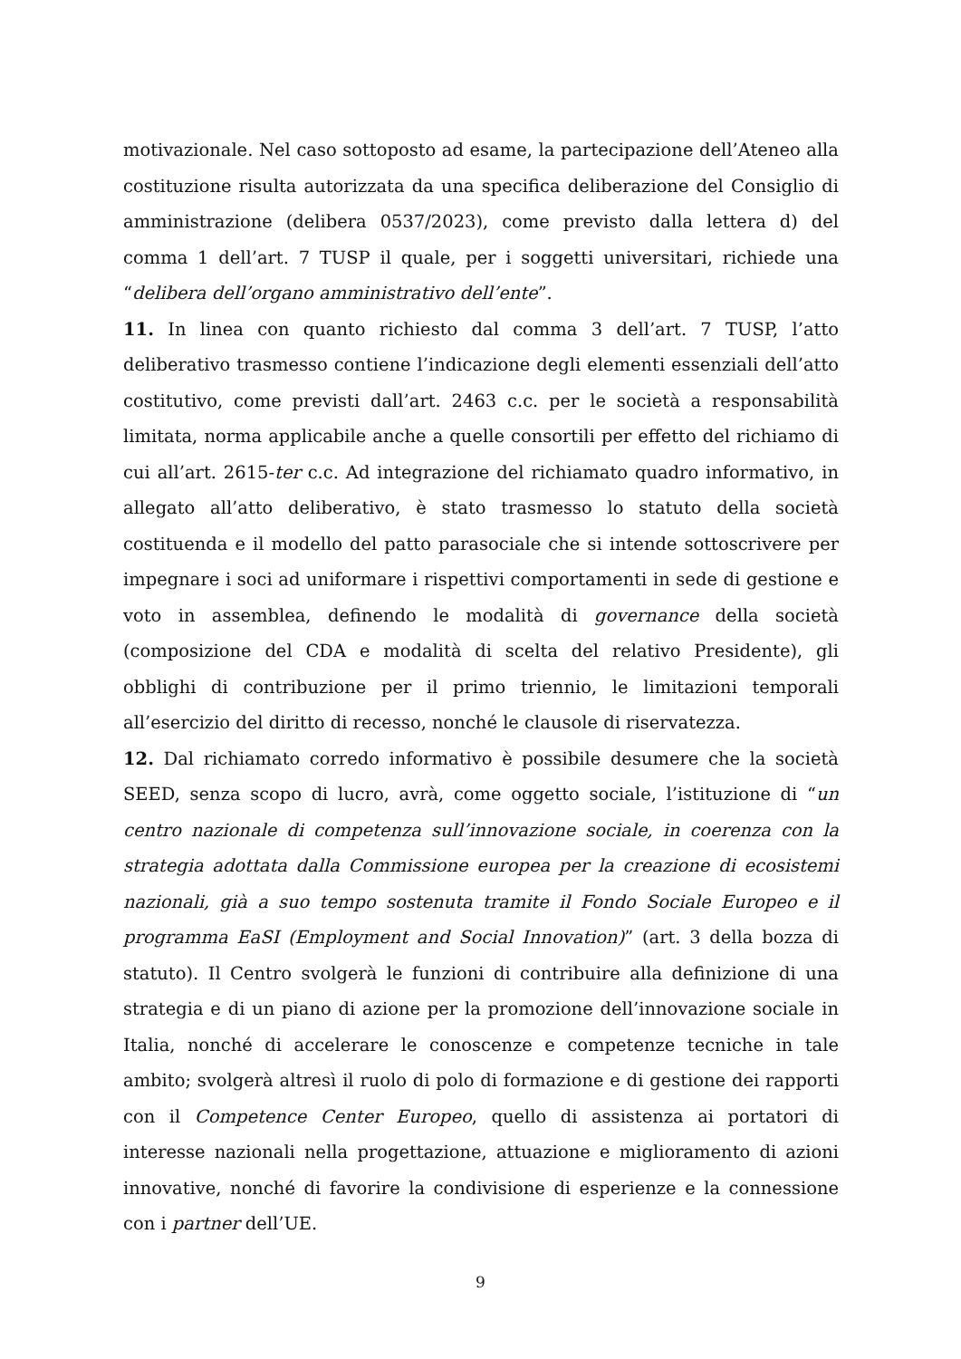motivazionale. Nel caso sottoposto ad esame, la partecipazione dell’Ateneo alla costituzione risulta autorizzata da una specifica deliberazione del Consiglio di amministrazione (delibera 0537/2023), come previsto dalla lettera d) del comma 1 dell’art. 7 TUSP il quale, per i soggetti universitari, richiede una “delibera dell’organo amministrativo dell’ente”.
11. In linea con quanto richiesto dal comma 3 dell’art. 7 TUSP, l’atto deliberativo trasmesso contiene l’indicazione degli elementi essenziali dell’atto costitutivo, come previsti dall’art. 2463 c.c. per le società a responsabilità limitata, norma applicabile anche a quelle consortili per effetto del richiamo di cui all’art. 2615-ter c.c. Ad integrazione del richiamato quadro informativo, in allegato all’atto deliberativo, è stato trasmesso lo statuto della società costituenda e il modello del patto parasociale che si intende sottoscrivere per impegnare i soci ad uniformare i rispettivi comportamenti in sede di gestione e voto in assemblea, definendo le modalità di governance della società (composizione del CDA e modalità di scelta del relativo Presidente), gli obblighi di contribuzione per il primo triennio, le limitazioni temporali all’esercizio del diritto di recesso, nonché le clausole di riservatezza.
12. Dal richiamato corredo informativo è possibile desumere che la società SEED, senza scopo di lucro, avrà, come oggetto sociale, l’istituzione di “un centro nazionale di competenza sull’innovazione sociale, in coerenza con la strategia adottata dalla Commissione europea per la creazione di ecosistemi nazionali, già a suo tempo sostenuta tramite il Fondo Sociale Europeo e il programma EaSI (Employment and Social Innovation)” (art. 3 della bozza di statuto). Il Centro svolgerà le funzioni di contribuire alla definizione di una strategia e di un piano di azione per la promozione dell’innovazione sociale in Italia, nonché di accelerare le conoscenze e competenze tecniche in tale ambito; svolgerà altresì il ruolo di polo di formazione e di gestione dei rapporti con il Competence Center Europeo, quello di assistenza ai portatori di interesse nazionali nella progettazione, attuazione e miglioramento di azioni innovative, nonché di favorire la condivisione di esperienze e la connessione con i partner dell’UE.
9